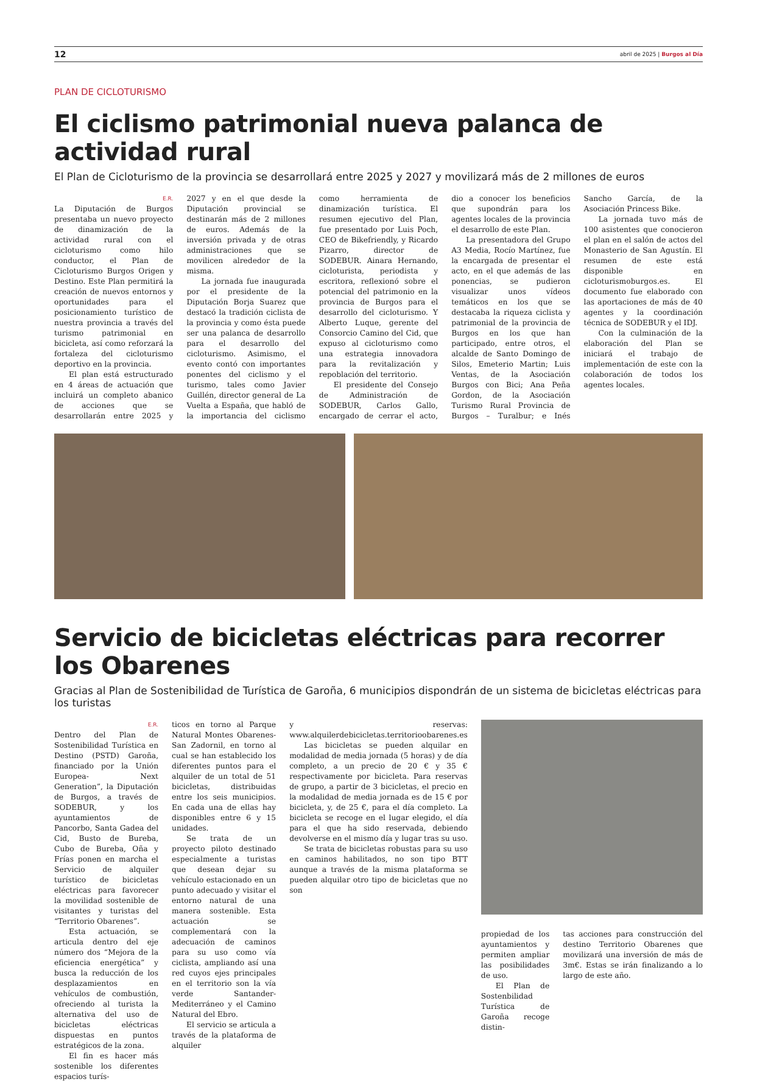12 abril de 2025 | Burgos al Día
PLAN DE CICLOTURISMO
El ciclismo patrimonial nueva palanca de actividad rural
El Plan de Cicloturismo de la provincia se desarrollará entre 2025 y 2027 y movilizará más de 2 millones de euros
E.R.
La Diputación de Burgos presentaba un nuevo proyecto de dinamización de la actividad rural con el cicloturismo como hilo conductor, el Plan de Cicloturismo Burgos Origen y Destino. Este Plan permitirá la creación de nuevos entornos y oportunidades para el posicionamiento turístico de nuestra provincia a través del turismo patrimonial en bicicleta, así como reforzará la fortaleza del cicloturismo deportivo en la provincia.
El plan está estructurado en 4 áreas de actuación que incluirá un completo abanico de acciones que se desarrollarán entre 2025 y 2027 y en el que desde la Diputación provincial se destinarán más de 2 millones de euros. Además de la inversión privada y de otras administraciones que se movilicen alrededor de la misma.
La jornada fue inaugurada por el presidente de la Diputación Borja Suarez que destacó la tradición ciclista de la provincia y como ésta puede ser una palanca de desarrollo para el desarrollo del cicloturismo. Asimismo, el evento contó con importantes ponentes del ciclismo y el turismo, tales como Javier Guillén, director general de La Vuelta a España, que habló de la importancia del ciclismo como herramienta de dinamización turística. El resumen ejecutivo del Plan, fue presentado por Luis Poch, CEO de Bikefriendly, y Ricardo Pizarro, director de SODEBUR. Ainara Hernando, cicloturista, periodista y escritora, reflexionó sobre el potencial del patrimonio en la provincia de Burgos para el desarrollo del cicloturismo. Y Alberto Luque, gerente del Consorcio Camino del Cid, que expuso al cicloturismo como una estrategia innovadora para la revitalización y repoblación del territorio.
El presidente del Consejo de Administración de SODEBUR, Carlos Gallo, encargado de cerrar el acto, dio a conocer los beneficios que supondrán para los agentes locales de la provincia el desarrollo de este Plan.
La presentadora del Grupo A3 Media, Rocío Martínez, fue la encargada de presentar el acto, en el que además de las ponencias, se pudieron visualizar unos vídeos temáticos en los que se destacaba la riqueza ciclista y patrimonial de la provincia de Burgos en los que han participado, entre otros, el alcalde de Santo Domingo de Silos, Emeterio Martin; Luis Ventas, de la Asociación Burgos con Bici; Ana Peña Gordon, de la Asociación Turismo Rural Provincia de Burgos – Turalbur; e Inés Sancho García, de la Asociación Princess Bike.
La jornada tuvo más de 100 asistentes que conocieron el plan en el salón de actos del Monasterio de San Agustín. El resumen de este está disponible en cicloturismoburgos.es. El documento fue elaborado con las aportaciones de más de 40 agentes y la coordinación técnica de SODEBUR y el IDJ.
Con la culminación de la elaboración del Plan se iniciará el trabajo de implementación de este con la colaboración de todos los agentes locales.
Servicio de bicicletas eléctricas para recorrer los Obarenes
Gracias al Plan de Sostenibilidad de Turística de Garoña, 6 municipios dispondrán de un sistema de bicicletas eléctricas para los turistas
E.R.
Dentro del Plan de Sostenibilidad Turística en Destino (PSTD) Garoña, financiado por la Unión Europea- Next Generation”, la Diputación de Burgos, a través de SODEBUR, y los ayuntamientos de Pancorbo, Santa Gadea del Cid, Busto de Bureba, Cubo de Bureba, Oña y Frías ponen en marcha el Servicio de alquiler turístico de bicicletas eléctricas para favorecer la movilidad sostenible de visitantes y turistas del “Territorio Obarenes”.
Esta actuación, se articula dentro del eje número dos “Mejora de la eficiencia energética” y busca la reducción de los desplazamientos en vehículos de combustión, ofreciendo al turista la alternativa del uso de bicicletas eléctricas dispuestas en puntos estratégicos de la zona.
El fin es hacer más sostenible los diferentes espacios turís-
ticos en torno al Parque Natural Montes Obarenes-San Zadornil, en torno al cual se han establecido los diferentes puntos para el alquiler de un total de 51 bicicletas, distribuidas entre los seis municipios. En cada una de ellas hay disponibles entre 6 y 15 unidades.
Se trata de un proyecto piloto destinado especialmente a turistas que desean dejar su vehículo estacionado en un punto adecuado y visitar el entorno natural de una manera sostenible. Esta actuación se complementará con la adecuación de caminos para su uso como vía ciclista, ampliando así una red cuyos ejes principales en el territorio son la vía verde Santander-Mediterráneo y el Camino Natural del Ebro.
El servicio se articula a través de la plataforma de alquiler
y reservas: www.alquilerdebicicletas.territorioobarenes.es
Las bicicletas se pueden alquilar en modalidad de media jornada (5 horas) y de día completo, a un precio de 20 € y 35 € respectivamente por bicicleta. Para reservas de grupo, a partir de 3 bicicletas, el precio en la modalidad de media jornada es de 15 € por bicicleta, y, de 25 €, para el día completo. La bicicleta se recoge en el lugar elegido, el día para el que ha sido reservada, debiendo devolverse en el mismo día y lugar tras su uso.
Se trata de bicicletas robustas para su uso en caminos habilitados, no son tipo BTT aunque a través de la misma plataforma se pueden alquilar otro tipo de bicicletas que no son
propiedad de los ayuntamientos y permiten ampliar las posibilidades de uso.
El Plan de Sostenbilidad Turística de Garoña recoge distin-
tas acciones para construcción del destino Territorio Obarenes que movilizará una inversión de más de 3m€. Estas se irán finalizando a lo largo de este año.